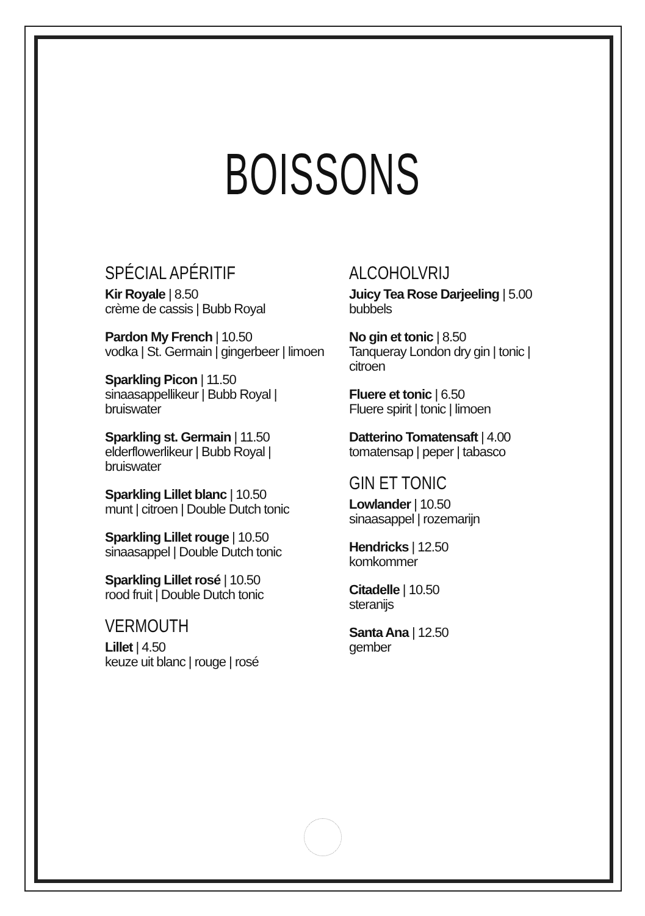BOISSONS
SPÉCIAL APÉRITIF
Kir Royale | 8.50
crème de cassis | Bubb Royal
Pardon My French | 10.50
vodka | St. Germain | gingerbeer | limoen
Sparkling Picon | 11.50
sinaasappellikeur | Bubb Royal | bruiswater
Sparkling st. Germain | 11.50
elderflowerlikeur | Bubb Royal | bruiswater
Sparkling Lillet blanc | 10.50
munt | citroen | Double Dutch tonic
Sparkling Lillet rouge | 10.50
sinaasappel | Double Dutch tonic
Sparkling Lillet rosé | 10.50
rood fruit | Double Dutch tonic
VERMOUTH
Lillet | 4.50
keuze uit blanc | rouge | rosé
ALCOHOLVRIJ
Juicy Tea Rose Darjeeling | 5.00
bubbels
No gin et tonic | 8.50
Tanqueray London dry gin | tonic | citroen
Fluere et tonic | 6.50
Fluere spirit | tonic | limoen
Datterino Tomatensaft | 4.00
tomatensap | peper | tabasco
GIN ET TONIC
Lowlander | 10.50
sinaasappel | rozemarijn
Hendricks | 12.50
komkommer
Citadelle | 10.50
steranijs
Santa Ana | 12.50
gember